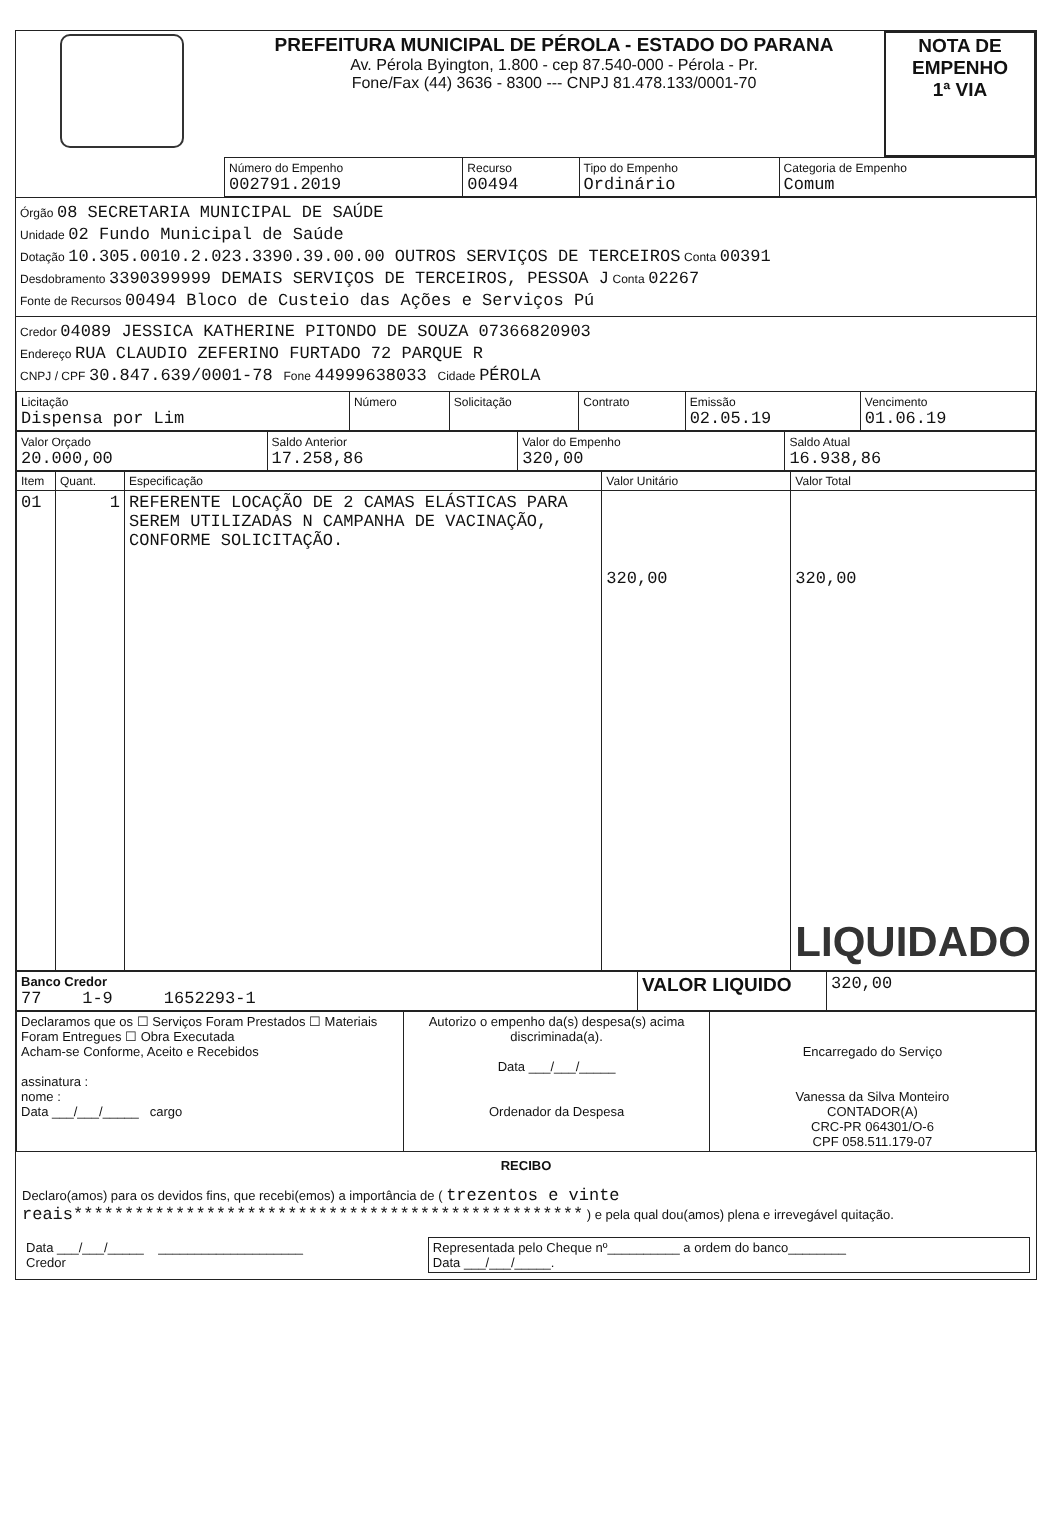| | PREFEITURA MUNICIPAL DE PÉROLA - ESTADO DO PARANA Av. Pérola Byington, 1.800 - cep 87.540-000 - Pérola - Pr. Fone/Fax (44) 3636 - 8300 --- CNPJ 81.478.133/0001-70 | NOTA DE EMPENHO 1ª VIA |
| | Número do Empenho 002791.2019 | Recurso 00494 | Tipo do Empenho Ordinário | Categoria de Empenho Comum |
Órgão 08 SECRETARIA MUNICIPAL DE SAÚDE
Unidade 02 Fundo Municipal de Saúde
Dotação 10.305.0010.2.023.3390.39.00.00 OUTROS SERVIÇOS DE TERCEIROS Conta 00391
Desdobramento 3390399999 DEMAIS SERVIÇOS DE TERCEIROS, PESSOA J Conta 02267
Fonte de Recursos 00494 Bloco de Custeio das Ações e Serviços Pú
Credor 04089 JESSICA KATHERINE PITONDO DE SOUZA 07366820903
Endereço RUA CLAUDIO ZEFERINO FURTADO 72 PARQUE R
CNPJ / CPF 30.847.639/0001-78 Fone 44999638033 Cidade PÉROLA
| Licitação Dispensa por Lim | Número | Solicitação | Contrato | Emissão 02.05.19 | Vencimento 01.06.19 |
| Valor Orçado 20.000,00 | Saldo Anterior 17.258,86 | Valor do Empenho 320,00 | Saldo Atual 16.938,86 |
| Item | Quant. | Especificação | Valor Unitário | Valor Total |
| --- | --- | --- | --- | --- |
| 01 | 1 | REFERENTE LOCAÇÃO DE 2 CAMAS ELÁSTICAS PARA SEREM UTILIZADAS N CAMPANHA DE VACINAÇÃO, CONFORME SOLICITAÇÃO. | 320,00 | 320,00 LIQUIDADO |
| Banco Credor 77 1-9 1652293-1 | VALOR LIQUIDO | 320,00 |
| Declaramos que os ☐ Serviços Foram Prestados ☐ Materiais Foram Entregues ☐ Obra Executada Acham-se Conforme, Aceito e Recebidos assinatura : nome : Data ___/___/_____ cargo | Autorizo o empenho da(s) despesa(s) acima discriminada(a). Data ___/___/_____ Ordenador da Despesa | Encarregado do Serviço Vanessa da Silva Monteiro CONTADOR(A) CRC-PR 064301/O-6 CPF 058.511.179-07 |
RECIBO
Declaro(amos) para os devidos fins, que recebi(emos) a importância de ( trezentos e vinte reais************************************************** ) e pela qual dou(amos) plena e irrevegável quitação.
| Data ___/___/_____ ____________________ Credor | Representada pelo Cheque nº__________ a ordem do banco________ Data ___/___/_____. |